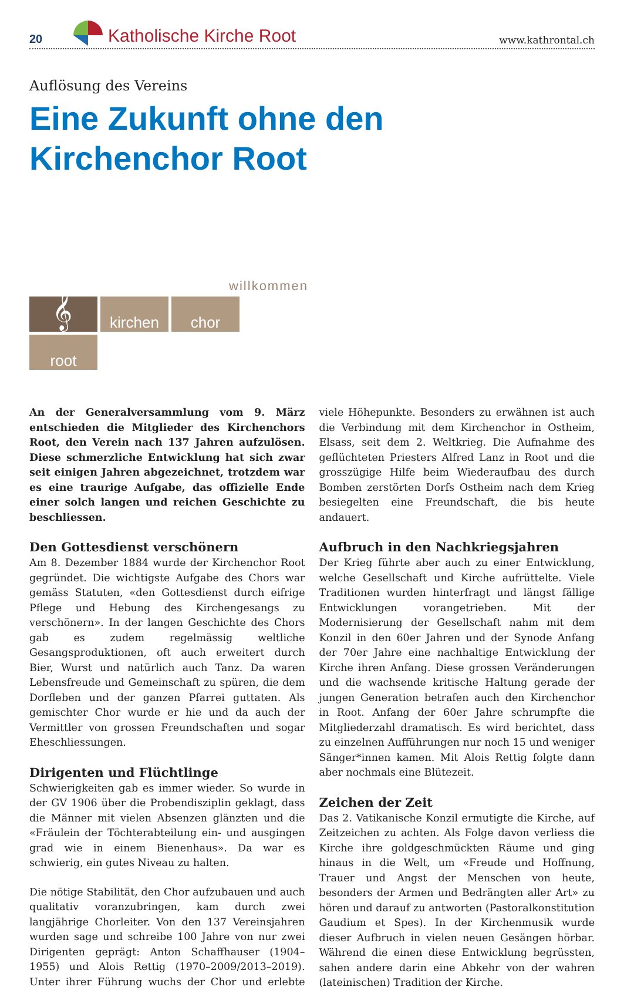20 Katholische Kirche Root www.kathrontal.ch
Auflösung des Vereins
Eine Zukunft ohne den
Kirchenchor Root
willkommen
𝄞
kirchen
chor
root
An der Generalversammlung vom 9. März entschieden die Mitglieder des Kirchenchors Root, den Verein nach 137 Jahren aufzulösen. Diese schmerzliche Entwicklung hat sich zwar seit einigen Jahren abgezeichnet, trotzdem war es eine traurige Aufgabe, das offizielle Ende einer solch langen und reichen Geschichte zu beschliessen.
Den Gottesdienst verschönern
Am 8. Dezember 1884 wurde der Kirchenchor Root gegründet. Die wichtigste Aufgabe des Chors war gemäss Statuten, «den Gottesdienst durch eifrige Pflege und Hebung des Kirchengesangs zu verschönern». In der langen Geschichte des Chors gab es zudem regelmässig weltliche Gesangsproduktionen, oft auch erweitert durch Bier, Wurst und natürlich auch Tanz. Da waren Lebensfreude und Gemeinschaft zu spüren, die dem Dorfleben und der ganzen Pfarrei guttaten. Als gemischter Chor wurde er hie und da auch der Vermittler von grossen Freundschaften und sogar Eheschliessungen.
Dirigenten und Flüchtlinge
Schwierigkeiten gab es immer wieder. So wurde in der GV 1906 über die Probendisziplin geklagt, dass die Männer mit vielen Absenzen glänzten und die «Fräulein der Töchterabteilung ein- und ausgingen grad wie in einem Bienenhaus». Da war es schwierig, ein gutes Niveau zu halten.
Die nötige Stabilität, den Chor aufzubauen und auch qualitativ voranzubringen, kam durch zwei langjährige Chorleiter. Von den 137 Vereinsjahren wurden sage und schreibe 100 Jahre von nur zwei Dirigenten geprägt: Anton Schaffhauser (1904–1955) und Alois Rettig (1970–2009/2013–2019). Unter ihrer Führung wuchs der Chor und erlebte viele Höhepunkte. Besonders zu erwähnen ist auch die Verbindung mit dem Kirchenchor in Ostheim, Elsass, seit dem 2. Weltkrieg. Die Aufnahme des geflüchteten Priesters Alfred Lanz in Root und die grosszügige Hilfe beim Wiederaufbau des durch Bomben zerstörten Dorfs Ostheim nach dem Krieg besiegelten eine Freundschaft, die bis heute andauert.
Aufbruch in den Nachkriegsjahren
Der Krieg führte aber auch zu einer Entwicklung, welche Gesellschaft und Kirche aufrüttelte. Viele Traditionen wurden hinterfragt und längst fällige Entwicklungen vorangetrieben. Mit der Modernisierung der Gesellschaft nahm mit dem Konzil in den 60er Jahren und der Synode Anfang der 70er Jahre eine nachhaltige Entwicklung der Kirche ihren Anfang. Diese grossen Veränderungen und die wachsende kritische Haltung gerade der jungen Generation betrafen auch den Kirchenchor in Root. Anfang der 60er Jahre schrumpfte die Mitgliederzahl dramatisch. Es wird berichtet, dass zu einzelnen Aufführungen nur noch 15 und weniger Sänger*innen kamen. Mit Alois Rettig folgte dann aber nochmals eine Blütezeit.
Zeichen der Zeit
Das 2. Vatikanische Konzil ermutigte die Kirche, auf Zeitzeichen zu achten. Als Folge davon verliess die Kirche ihre goldgeschmückten Räume und ging hinaus in die Welt, um «Freude und Hoffnung, Trauer und Angst der Menschen von heute, besonders der Armen und Bedrängten aller Art» zu hören und darauf zu antworten (Pastoralkonstitution Gaudium et Spes). In der Kirchenmusik wurde dieser Aufbruch in vielen neuen Gesängen hörbar. Während die einen diese Entwicklung begrüssten, sahen andere darin eine Abkehr von der wahren (lateinischen) Tradition der Kirche.